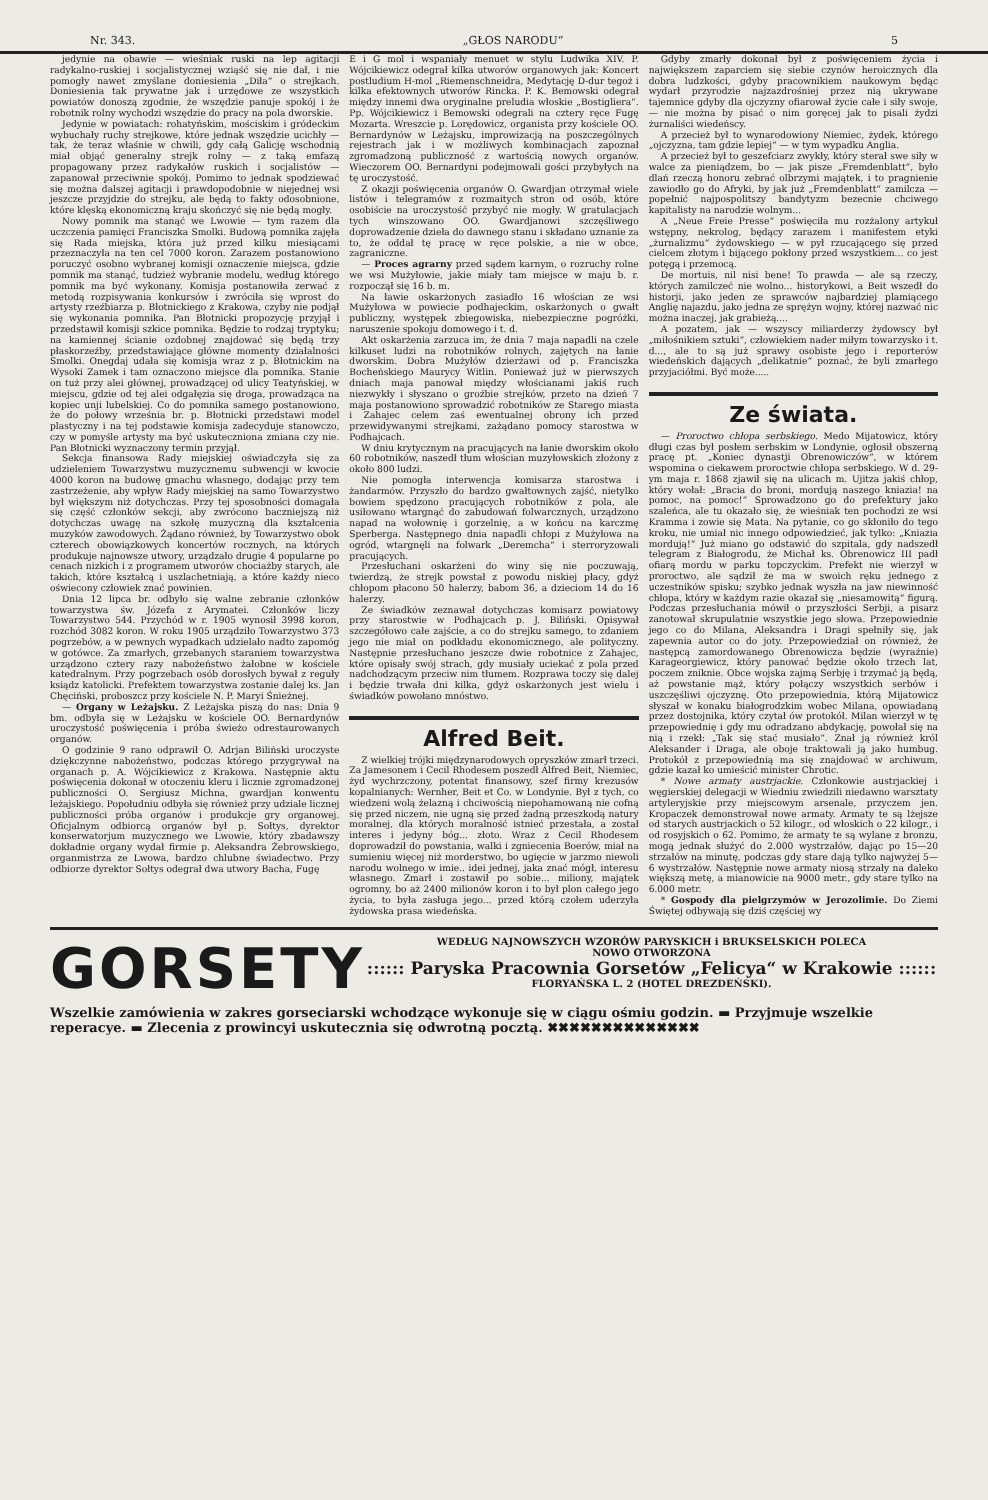Nr. 343. „GŁOS NARODU“5
jedynie na obawie — wieśniak ruski na lep agitacji radykalno-ruskiej i socjalistycznej wziąść się nie dał, i nie pomogły nawet zmyślane doniesienia „Diła“ o strejkach. Doniesienia tak prywatne jak i urzędowe ze wszystkich powiatów donoszą zgodnie, że wszędzie panuje spokój i że robotnik rolny wychodzi wszędzie do pracy na pola dworskie.
Jedynie w powiatach: rohatyńskim, mościskim i gródeckim wybuchały ruchy strejkowe, które jednak wszędzie ucichły — tak, że teraz właśnie w chwili, gdy całą Galicję wschodnią miał objąć generalny strejk rolny — z taką emfazą propagowany przez radykałów ruskich i socjalistów — zapanował przeciwnie spokój. Pomimo to jednak spodziewać się można dalszej agitacji i prawdopodobnie w niejednej wsi jeszcze przyjdzie do strejku, ale będą to fakty odosobnione, które klęską ekonomiczną kraju skończyć się nie będą mogły.
Nowy pomnik ma stanąć we Lwowie — tym razem dla uczczenia pamięci Franciszka Smolki. Budową pomnika zajęła się Rada miejska, która już przed kilku miesiącami przeznaczyła na ten cel 7000 koron. Zarazem postanowiono poruczyć osobno wybranej komisji oznaczenie miejsca, gdzie pomnik ma stanąć, tudzież wybranie modelu, według którego pomnik ma być wykonany. Komisja postanowiła zerwać z metodą rozpisywania konkursów i zwróciła się wprost do artysty rzeźbiarza p. Błotnickiego z Krakowa, czyby nie podjął się wykonania pomnika. Pan Błotnicki propozycję przyjął i przedstawił komisji szkice pomnika. Będzie to rodzaj tryptyku; na kamiennej ścianie ozdobnej znajdować się będą trzy płaskorzeźby, przedstawiające główne momenty działalności Smolki. Onegdaj udała się komisja wraz z p. Błotnickim na Wysoki Zamek i tam oznaczono miejsce dla pomnika. Stanie on tuż przy alei głównej, prowadzącej od ulicy Teatyńskiej, w miejscu, gdzie od tej alei odgałęzia się droga, prowadząca na kopiec unji lubelskiej. Co do pomnika samego postanowiono, że do połowy września br. p. Błotnicki przedstawi model plastyczny i na tej podstawie komisja zadecyduje stanowczo, czy w pomyśle artysty ma być uskuteczniona zmiana czy nie. Pan Błotnicki wyznaczony termin przyjął.
Sekcja finansowa Rady miejskiej oświadczyła się za udzieleniem Towarzystwu muzycznemu subwencji w kwocie 4000 koron na budowę gmachu własnego, dodając przy tem zastrzeżenie, aby wpływ Rady miejskiej na samo Towarzystwo był większym niż dotychczas. Przy tej sposobności domagała się część członków sekcji, aby zwrócono baczniejszą niż dotychczas uwagę na szkołę muzyczną dla kształcenia muzyków zawodowych. Żądano również, by Towarzystwo obok czterech obowiązkowych koncertów rocznych, na których produkuje najnowsze utwory, urządzało drugie 4 popularne po cenach nizkich i z programem utworów chociażby starych, ale takich, które kształcą i uszlachetniają, a które każdy nieco oświecony człowiek znać powinien.
Dnia 12 lipca br. odbyło się walne zebranie członków towarzystwa św. Józefa z Arymatei. Członków liczy Towarzystwo 544. Przychód w r. 1905 wynosił 3998 koron, rozchód 3082 koron. W roku 1905 urządziło Towarzystwo 373 pogrzebów, a w pewnych wypadkach udzielało nadto zapomóg w gotówce. Za zmarłych, grzebanych staraniem towarzystwa urządzono cztery razy nabożeństwo żałobne w kościele katedralnym. Przy pogrzebach osób dorosłych bywał z reguły ksiądz katolicki. Prefektem towarzystwa zostanie dalej ks. Jan Chęciński, proboszcz przy kościele N. P. Maryi Śnieżnej.
— Organy w Leżajsku. Z Leżajska piszą do nas: Dnia 9 bm. odbyła się w Leżajsku w kościele OO. Bernardynów uroczystość poświęcenia i próba świeżo odrestaurowanych organów.
O godzinie 9 rano odprawił O. Adrjan Biliński uroczyste dziękczynne nabożeństwo, podczas którego przygrywał na organach p. A. Wójcikiewicz z Krakowa. Następnie aktu poświęcenia dokonał w otoczeniu kleru i licznie zgromadzonej publiczności O. Sergiusz Michna, gwardjan konwentu leżajskiego. Popołudniu odbyła się również przy udziale licznej publiczności próba organów i produkcje gry organowej. Oficjalnym odbiorcą organów był p. Sołtys, dyrektor konserwatorjum muzycznego we Lwowie, który zbadawszy dokładnie organy wydał firmie p. Aleksandra Żebrowskiego, organmistrza ze Lwowa, bardzo chlubne świadectwo. Przy odbiorze dyrektor Sołtys odegrał dwa utwory Bacha, Fugę
E i G mol i wspaniały menuet w stylu Ludwika XIV. P. Wójcikiewicz odegrał kilka utworów organowych jak: Koncert postludium H-mol „Riemenschneidra, Medytację D-dur tegoż i kilka efektownych utworów Rincka. P. K. Bemowski odegrał między innemi dwa oryginalne preludia włoskie „Bostigliera“. Pp. Wójcikiewicz i Bemowski odegrali na cztery ręce Fugę Mozarta. Wreszcie p. Lorędowicz, organista przy kościele OO. Bernardynów w Leżajsku, improwizacją na poszczególnych rejestrach jak i w możliwych kombinacjach zapoznał zgromadzoną publiczność z wartością nowych organów. Wieczorem OO. Bernardyni podejmowali gości przybyłych na tę uroczystość.
Z okazji poświęcenia organów O. Gwardjan otrzymał wiele listów i telegramów z rozmaitych stron od osób, które osobiście na uroczystość przybyć nie mogły. W gratulacjach tych winszowano OO. Gwardjanowi szczęśliwego doprowadzenie dzieła do dawnego stanu i składano uznanie za to, że oddał tę pracę w ręce polskie, a nie w obce, zagraniczne.
— Proces agrarny przed sądem karnym, o rozruchy rolne we wsi Mużyłowie, jakie miały tam miejsce w maju b. r. rozpoczął się 16 b. m.
Na ławie oskarżonych zasiadło 16 włościan ze wsi Mużyłowa w powiecie podhajeckim, oskarżonych o gwałt publiczny, występek zbiegowiska, niebezpieczne pogróżki, naruszenie spokoju domowego i t. d.
Akt oskarżenia zarzuca im, że dnia 7 maja napadli na czele kilkuset ludzi na robotników rolnych, zajętych na łanie dworskim. Dobra Mużyłów dzierżawi od p. Franciszka Bocheńskiego Maurycy Witlin. Ponieważ już w pierwszych dniach maja panował między włościanami jakiś ruch niezwykły i słyszano o groźbie strejków, przeto na dzień 7 maja postanowiono sprowadzić robotników ze Starego miasta i Zahajec celem zaś ewentualnej obrony ich przed przewidywanymi strejkami, zażądano pomocy starostwa w Podhajcach.
W dniu krytycznym na pracujących na łanie dworskim około 60 robotników, naszedł tłum włościan muzyłowskich złożony z około 800 ludzi.
Nie pomogła interwencja komisarza starostwa i żandarmów. Przyszło do bardzo gwałtownych zajść, nietylko bowiem spędzono pracujących robotników z pola, ale usiłowano wtargnąć do zabudowań folwarcznych, urządzono napad na wołownię i gorzelnię, a w końcu na karczmę Sperberga. Następnego dnia napadli chłopi z Mużyłowa na ogród, wtargnęli na folwark „Deremcha“ i sterroryzowali pracujących.
Przesłuchani oskarżeni do winy się nie poczuwają, twierdzą, że strejk powstał z powodu niskiej płacy, gdyż chłopom płacono 50 halerzy, babom 36, a dzieciom 14 do 16 halerzy.
Ze świadków zeznawał dotychczas komisarz powiatowy przy starostwie w Podhajcach p. J. Biliński. Opisywał szczegółowo całe zajście, a co do strejku samego, to zdaniem jego nie miał on podkładu ekonomicznego, ale polityczny. Następnie przesłuchano jeszcze dwie robotnice z Zahajec, które opisały swój strach, gdy musiały uciekać z pola przed nadchodzącym przeciw nim tłumem. Rozprawa toczy się dalej i będzie trwała dni kilka, gdyż oskarżonych jest wielu i świadków powołano mnóstwo.
Alfred Beit.
Z wielkiej trójki międzynarodowych opryszków zmarł trzeci. Za Jamesonem i Cecil Rhodesem poszedł Alfred Beit, Niemiec, żyd wychrzczony, potentat finansowy, szef firmy krezusów kopalnianych: Wernher, Beit et Co. w Londynie. Był z tych, co wiedzeni wolą żelazną i chciwością niepohamowaną nie cofną się przed niczem, nie ugną się przed żadną przeszkodą natury moralnej, dla których moralność istnieć przestała, a został interes i jedyny bóg... złoto. Wraz z Cecil Rhodesem doprowadził do powstania, walki i zgniecenia Boerów, miał na sumieniu więcej niż morderstwo, bo ugięcie w jarzmo niewoli narodu wolnego w imie.. idei jednej, jaka znać mógł, interesu własnego. Zmarł i zostawił po sobie... miliony, majątek ogromny, bo aż 2400 milionów koron i to był plon całego jego życia, to była zasługa jego... przed którą czołem uderzyła żydowska prasa wiedeńska.
Gdyby zmarły dokonał był z poświęceniem życia i największem zaparciem się siebie czynów heroicznych dla dobra ludzkości, gdyby pracownikiem naukowym będąc wydarł przyrodzie najzazdrośniej przez nią ukrywane tajemnice gdyby dla ojczyzny ofiarował życie całe i siły swoje, — nie można by pisać o nim goręcej jak to pisali żydzi żurnaliści wiedeńscy.
A przecież był to wynarodowiony Niemiec, żydek, którego „ojczyzna, tam gdzie lepiej“ — w tym wypadku Anglia.
A przecież był to geszefciarz zwykły, który sterał swe siły w walce za pieniądzem, bo — jak pisze „Fremdenblatt“, było dlań rzeczą honoru zebrać olbrzymi majątek, i to pragnienie zawiodło go do Afryki, by jak już „Fremdenblatt“ zamilcza — popełnić najpospolitszy bandytyzm bezecnie chciwego kapitalisty na narodzie wolnym...
A „Neue Freie Presse“ poświęciła mu rozżalony artykuł wstępny, nekrolog, będący zarazem i manifestem etyki „żurnalizmu“ żydowskiego — w pył rzucającego się przed cielcem złotym i bijącego pokłony przed wszystkiem... co jest potęgą i przemocą.
De mortuis, nil nisi bene! To prawda — ale są rzeczy, których zamilczeć nie wolno... historykowi, a Beit wszedł do historji, jako jeden ze sprawców najbardziej plamiącego Anglię najazdu, jako jedna ze sprężyn wojny, której nazwać nic można inaczej, jak grabieżą....
A pozatem, jak — wszyscy miliarderzy żydowscy był „miłośnikiem sztuki“, człowiekiem nader miłym towarzysko i t. d..., ale to są już sprawy osobiste jego i reporterów wiedeńskich dających „delikatnie“ poznać, że byli zmarłego przyjaciółmi. Być może.....
Ze świata.
— Proroctwo chłopa serbskiego. Medo Mijatowicz, który długi czas był posłem serbskim w Londynie, ogłosił obszerną pracę pt. „Koniec dynastji Obrenowiczów“, w którem wspomina o ciekawem proroctwie chłopa serbskiego. W d. 29-ym maja r. 1868 zjawił się na ulicach m. Ujitza jakiś chłop, który wołał: „Bracia do broni, mordują naszego kniazia! na pomoc, na pomoc!“ Sprowadzono go do prefektury jako szaleńca, ale tu okazało się, że wieśniak ten pochodzi ze wsi Kramma i zowie się Mata. Na pytanie, co go skłoniło do tego kroku, nie umiał nic innego odpowiedzieć, jak tylko: „Kniazia mordują!“ Już miano go odstawić do szpitala, gdy nadszedł telegram z Białogrodu, że Michał ks. Obrenowicz III padł ofiarą mordu w parku topczyckim. Prefekt nie wierzył w proroctwo, ale sądził że ma w swoich ręku jednego z uczestników spisku; szybko jednak wyszła na jaw niewinność chłopa, który w każdym razie okazał się „niesamowitą“ figurą. Podczas przesłuchania mówił o przyszłości Serbji, a pisarz zanotował skrupulatnie wszystkie jego słowa. Przepowiednie jego co do Milana, Aleksandra i Dragi spełniły się, jak zapewnia autor co do joty. Przepowiedział on również, że następcą zamordowanego Obrenowicza będzie (wyraźnie) Karageorgiewicz, który panować będzie około trzech lat, poczem zniknie. Obce wojska zajmą Serbję i trzymać ją będą, aż powstanie mąż, który połączy wszystkich serbów i uszczęśliwi ojczyznę. Oto przepowiednia, którą Mijatowicz słyszał w konaku białogrodzkim wobec Milana, opowiadaną przez dostojnika, który czytał ów protokół. Milan wierzył w tę przepowiednię i gdy mu odradzano abdykację, powołał się na nią i rzekł: „Tak się stać musiało“. Znał ją również król Aleksander i Draga, ale oboje traktowali ją jako humbug. Protokół z przepowiednią ma się znajdować w archiwum, gdzie kazał ko umieścić minister Chrotic.
* Nowe armaty austrjackie. Członkowie austrjackiej i węgierskiej delegacji w Wiedniu zwiedzili niedawno warsztaty artyleryjskie przy miejscowym arsenale, przyczem jen. Kropaczek demonstrował nowe armaty. Armaty te są lżejsze od starych austrjackich o 52 kilogr., od włoskich o 22 kilogr., i od rosyjskich o 62. Pomimo, że armaty te są wylane z bronzu, mogą jednak służyć do 2.000 wystrzałów, dając po 15—20 strzałów na minutę, podczas gdy stare dają tylko najwyżej 5—6 wystrzałów. Następnie nowe armaty niosą strzały na daleko większą metę, a mianowicie na 9000 metr., gdy stare tylko na 6.000 metr.
* Gospody dla pielgrzymów w Jerozolimie. Do Ziemi Świętej odbywają się dziś częściej wy
GORSETY
WEDŁUG NAJNOWSZYCH WZORÓW PARYSKICH i BRUKSELSKICH POLECA
NOWO OTWORZONA
:::::: Paryska Pracownia Gorsetów „Felicya“ w Krakowie ::::::
FLORYAŃSKA L. 2 (HOTEL DREZDEŃSKI).
Wszelkie zamówienia w zakres gorseciarski wchodzące wykonuje się w ciągu ośmiu godzin. ▬ Przyjmuje wszelkie reperacye. ▬ Zlecenia z prowincyi uskutecznia się odwrotną pocztą. ✖✖✖✖✖✖✖✖✖✖✖✖✖✖